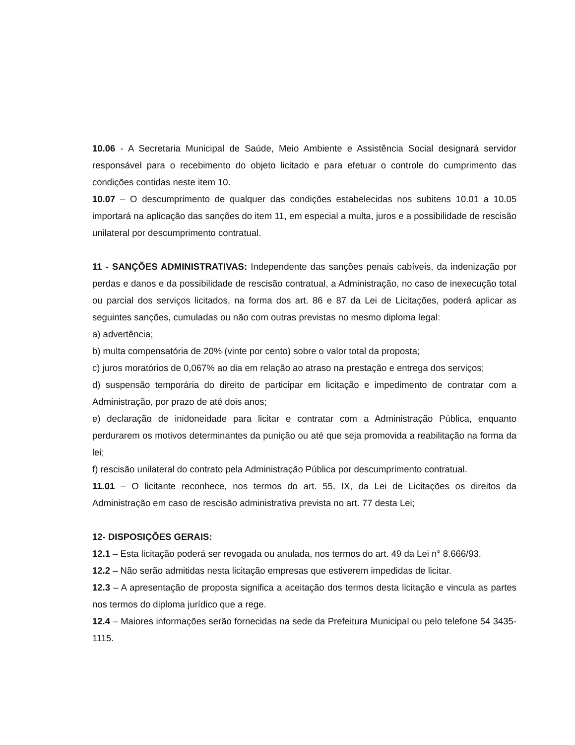10.06 - A Secretaria Municipal de Saúde, Meio Ambiente e Assistência Social designará servidor responsável para o recebimento do objeto licitado e para efetuar o controle do cumprimento das condições contidas neste item 10.
10.07 – O descumprimento de qualquer das condições estabelecidas nos subitens 10.01 a 10.05 importará na aplicação das sanções do item 11, em especial a multa, juros e a possibilidade de rescisão unilateral por descumprimento contratual.
11 - SANÇÕES ADMINISTRATIVAS: Independente das sanções penais cabíveis, da indenização por perdas e danos e da possibilidade de rescisão contratual, a Administração, no caso de inexecução total ou parcial dos serviços licitados, na forma dos art. 86 e 87 da Lei de Licitações, poderá aplicar as seguintes sanções, cumuladas ou não com outras previstas no mesmo diploma legal:
a) advertência;
b) multa compensatória de 20% (vinte por cento) sobre o valor total da proposta;
c) juros moratórios de 0,067% ao dia em relação ao atraso na prestação e entrega dos serviços;
d) suspensão temporária do direito de participar em licitação e impedimento de contratar com a Administração, por prazo de até dois anos;
e) declaração de inidoneidade para licitar e contratar com a Administração Pública, enquanto perdurarem os motivos determinantes da punição ou até que seja promovida a reabilitação na forma da lei;
f) rescisão unilateral do contrato pela Administração Pública por descumprimento contratual.
11.01 – O licitante reconhece, nos termos do art. 55, IX, da Lei de Licitações os direitos da Administração em caso de rescisão administrativa prevista no art. 77 desta Lei;
12- DISPOSIÇÕES GERAIS:
12.1 – Esta licitação poderá ser revogada ou anulada, nos termos do art. 49 da Lei n° 8.666/93.
12.2 – Não serão admitidas nesta licitação empresas que estiverem impedidas de licitar.
12.3 – A apresentação de proposta significa a aceitação dos termos desta licitação e vincula as partes nos termos do diploma jurídico que a rege.
12.4 – Maiores informações serão fornecidas na sede da Prefeitura Municipal ou pelo telefone 54 3435-1115.